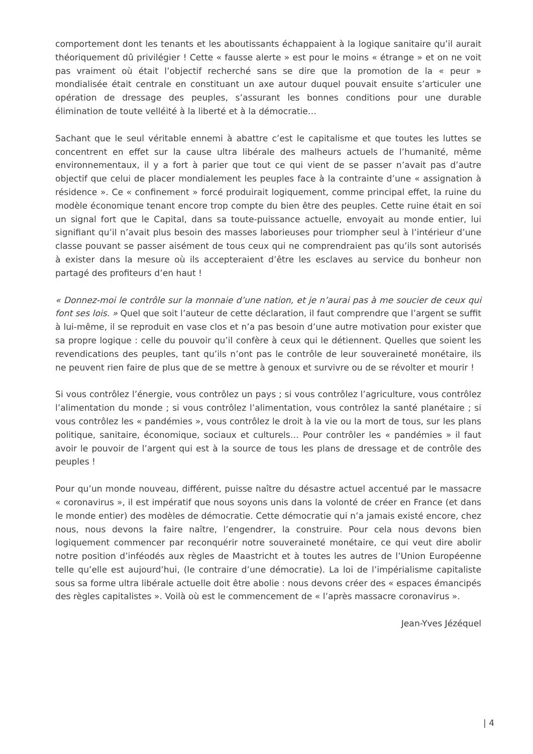comportement dont les tenants et les aboutissants échappaient à la logique sanitaire qu’il aurait théoriquement dû privilégier ! Cette « fausse alerte » est pour le moins « étrange » et on ne voit pas vraiment où était l’objectif recherché sans se dire que la promotion de la « peur » mondialisée était centrale en constituant un axe autour duquel pouvait ensuite s’articuler une opération de dressage des peuples, s’assurant les bonnes conditions pour une durable élimination de toute velléité à la liberté et à la démocratie…
Sachant que le seul véritable ennemi à abattre c’est le capitalisme et que toutes les luttes se concentrent en effet sur la cause ultra libérale des malheurs actuels de l’humanité, même environnementaux, il y a fort à parier que tout ce qui vient de se passer n’avait pas d’autre objectif que celui de placer mondialement les peuples face à la contrainte d’une « assignation à résidence ». Ce « confinement » forcé produirait logiquement, comme principal effet, la ruine du modèle économique tenant encore trop compte du bien être des peuples. Cette ruine était en soi un signal fort que le Capital, dans sa toute-puissance actuelle, envoyait au monde entier, lui signifiant qu’il n’avait plus besoin des masses laborieuses pour triompher seul à l’intérieur d’une classe pouvant se passer aisément de tous ceux qui ne comprendraient pas qu’ils sont autorisés à exister dans la mesure où ils accepteraient d’être les esclaves au service du bonheur non partagé des profiteurs d’en haut !
« Donnez-moi le contrôle sur la monnaie d’une nation, et je n’aurai pas à me soucier de ceux qui font ses lois. » Quel que soit l’auteur de cette déclaration, il faut comprendre que l’argent se suffit à lui-même, il se reproduit en vase clos et n’a pas besoin d’une autre motivation pour exister que sa propre logique : celle du pouvoir qu’il confère à ceux qui le détiennent. Quelles que soient les revendications des peuples, tant qu’ils n’ont pas le contrôle de leur souveraineté monétaire, ils ne peuvent rien faire de plus que de se mettre à genoux et survivre ou de se révolter et mourir !
Si vous contrôlez l’énergie, vous contrôlez un pays ; si vous contrôlez l’agriculture, vous contrôlez l’alimentation du monde ; si vous contrôlez l’alimentation, vous contrôlez la santé planétaire ; si vous contrôlez les « pandémies », vous contrôlez le droit à la vie ou la mort de tous, sur les plans politique, sanitaire, économique, sociaux et culturels… Pour contrôler les « pandémies » il faut avoir le pouvoir de l’argent qui est à la source de tous les plans de dressage et de contrôle des peuples !
Pour qu’un monde nouveau, différent, puisse naître du désastre actuel accentué par le massacre « coronavirus », il est impératif que nous soyons unis dans la volonté de créer en France (et dans le monde entier) des modèles de démocratie. Cette démocratie qui n’a jamais existé encore, chez nous, nous devons la faire naître, l’engendrer, la construire. Pour cela nous devons bien logiquement commencer par reconquérir notre souveraineté monétaire, ce qui veut dire abolir notre position d’inféodés aux règles de Maastricht et à toutes les autres de l’Union Européenne telle qu’elle est aujourd’hui, (le contraire d’une démocratie). La loi de l’impérialisme capitaliste sous sa forme ultra libérale actuelle doit être abolie : nous devons créer des « espaces émancipés des règles capitalistes ». Voilà où est le commencement de « l’après massacre coronavirus ».
Jean-Yves Jézéquel
| 4